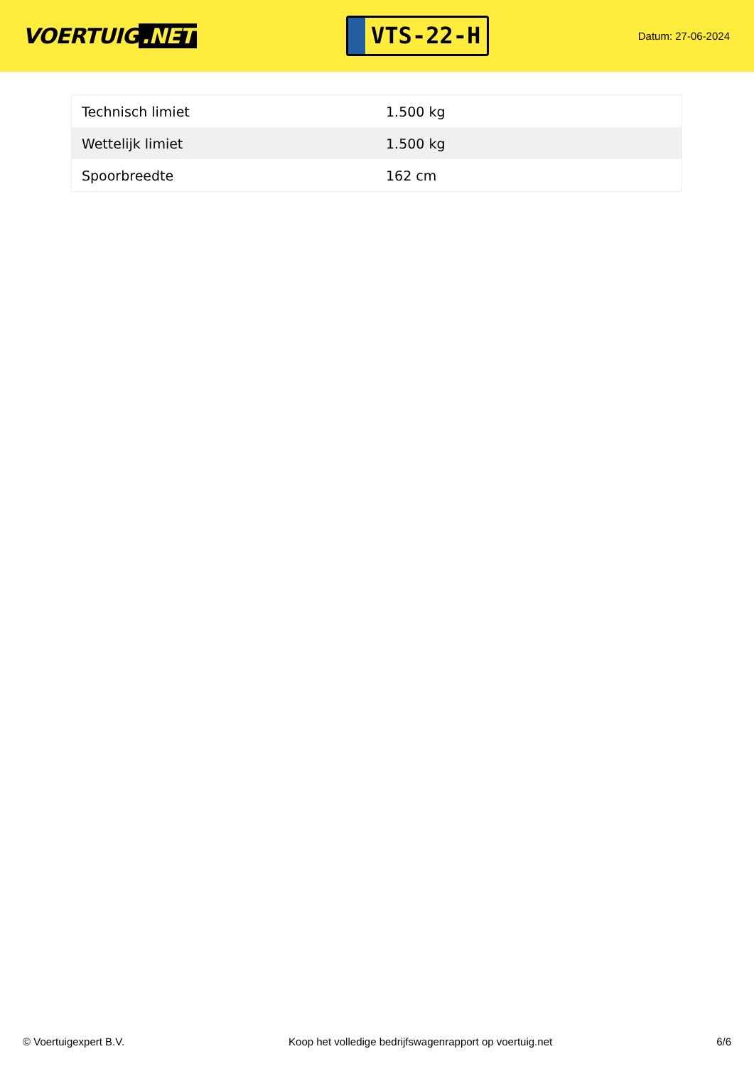VOERTUIG.NET
VTS-22-H
Datum: 27-06-2024
| Technisch limiet | 1.500 kg |
| Wettelijk limiet | 1.500 kg |
| Spoorbreedte | 162 cm |
© Voertuigexpert B.V. Koop het volledige bedrijfswagenrapport op voertuig.net 6/6